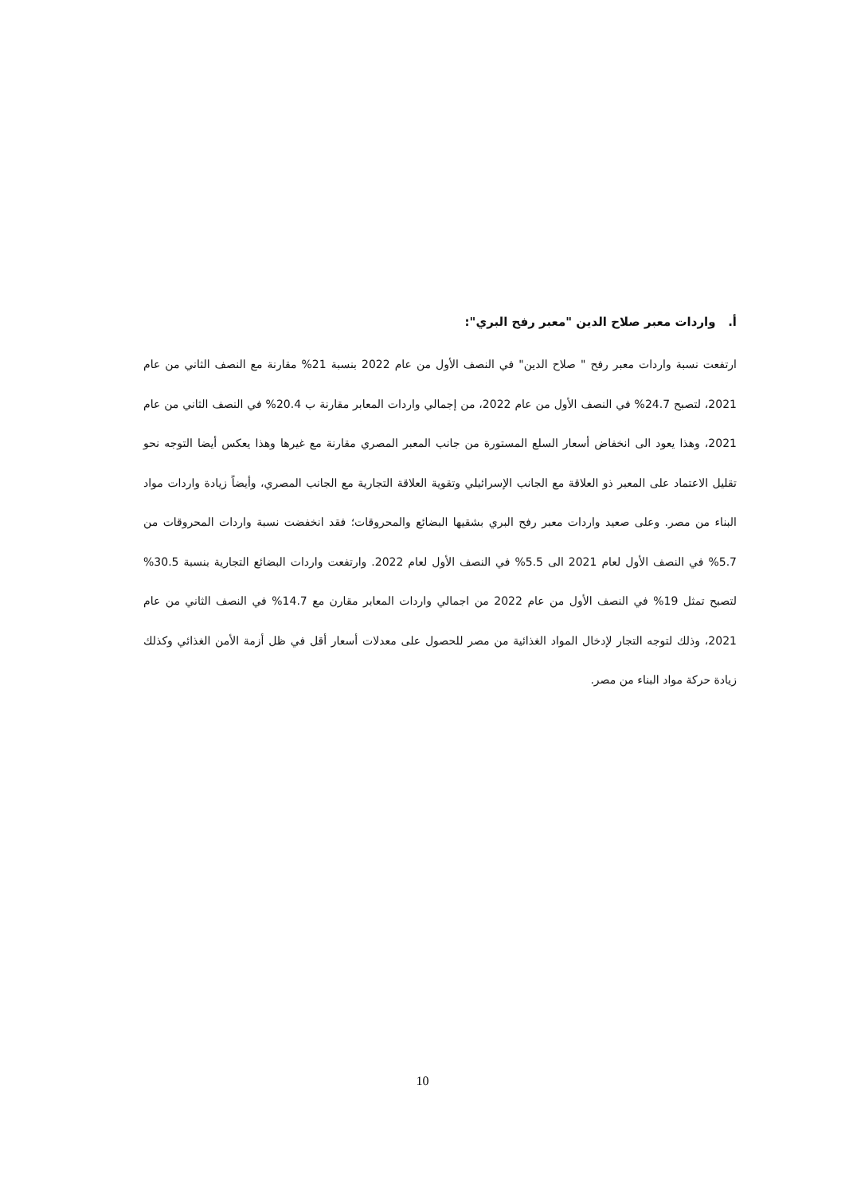أ. واردات معبر صلاح الدين "معبر رفح البري":
ارتفعت نسبة واردات معبر رفح " صلاح الدين" في النصف الأول من عام 2022 بنسبة 21% مقارنة مع النصف الثاني من عام 2021، لتصبح 24.7% في النصف الأول من عام 2022، من إجمالي واردات المعابر مقارنة ب 20.4% في النصف الثاني من عام 2021، وهذا يعود الى انخفاض أسعار السلع المستورة من جانب المعبر المصري مقارنة مع غيرها وهذا يعكس أيضا التوجه نحو تقليل الاعتماد على المعبر ذو العلاقة مع الجانب الإسرائيلي وتقوية العلاقة التجارية مع الجانب المصري، وأيضاً زيادة واردات مواد البناء من مصر. وعلى صعيد واردات معبر رفح البري بشقيها البضائع والمحروقات؛ فقد انخفضت نسبة واردات المحروقات من 5.7% في النصف الأول لعام 2021 الى 5.5% في النصف الأول لعام 2022. وارتفعت واردات البضائع التجارية بنسبة 30.5% لتصبح تمثل 19% في النصف الأول من عام 2022 من اجمالي واردات المعابر مقارن مع 14.7% في النصف الثاني من عام 2021، وذلك لتوجه التجار لإدخال المواد الغذائية من مصر للحصول على معدلات أسعار أقل في ظل أزمة الأمن الغذائي وكذلك زيادة حركة مواد البناء من مصر.
10